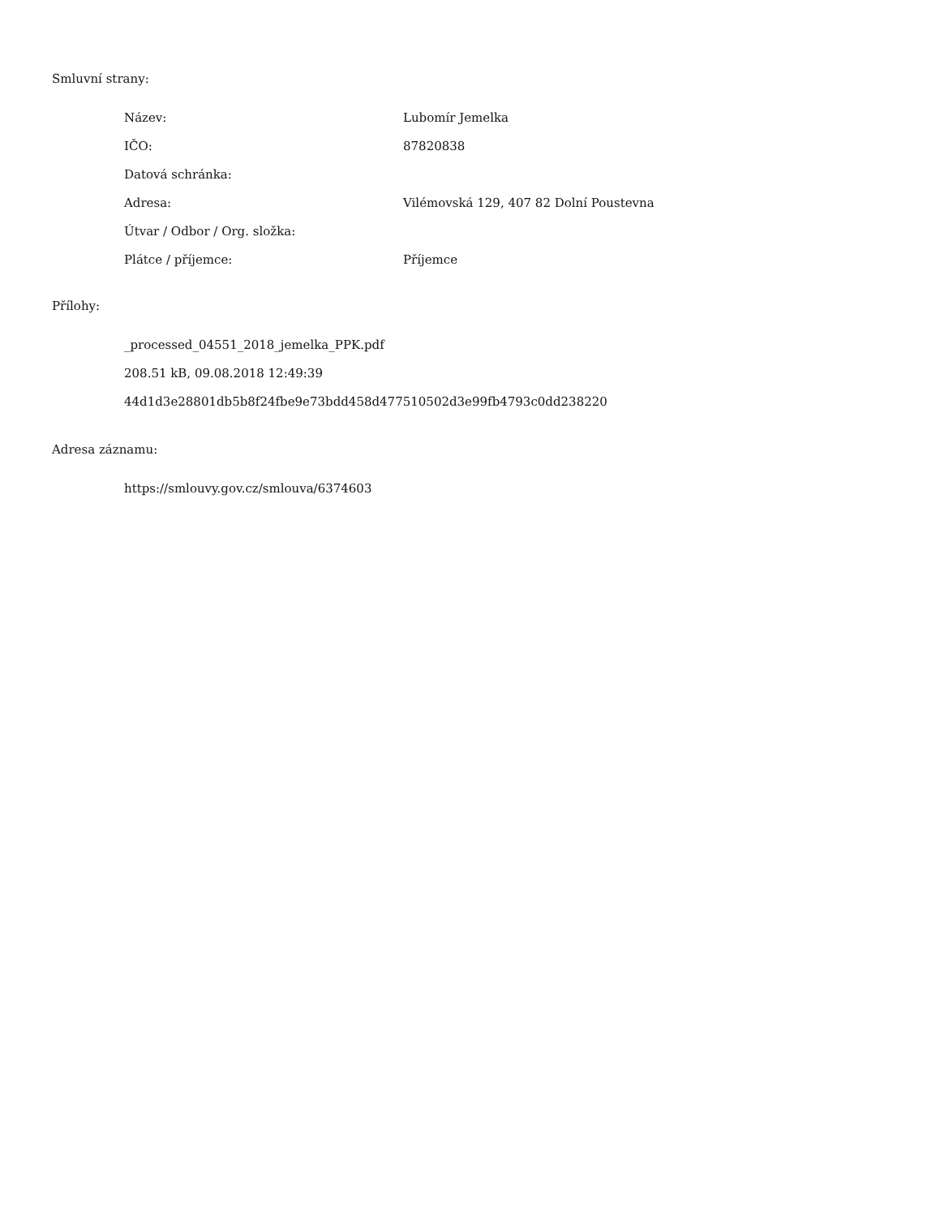Smluvní strany:
| Název: | Lubomír Jemelka |
| IČO: | 87820838 |
| Datová schránka: | |
| Adresa: | Vilémovská 129, 407 82 Dolní Poustevna |
| Útvar / Odbor / Org. složka: | |
| Plátce / příjemce: | Příjemce |
Přílohy:
_processed_04551_2018_jemelka_PPK.pdf
208.51 kB, 09.08.2018 12:49:39
44d1d3e28801db5b8f24fbe9e73bdd458d477510502d3e99fb4793c0dd238220
Adresa záznamu:
https://smlouvy.gov.cz/smlouva/6374603